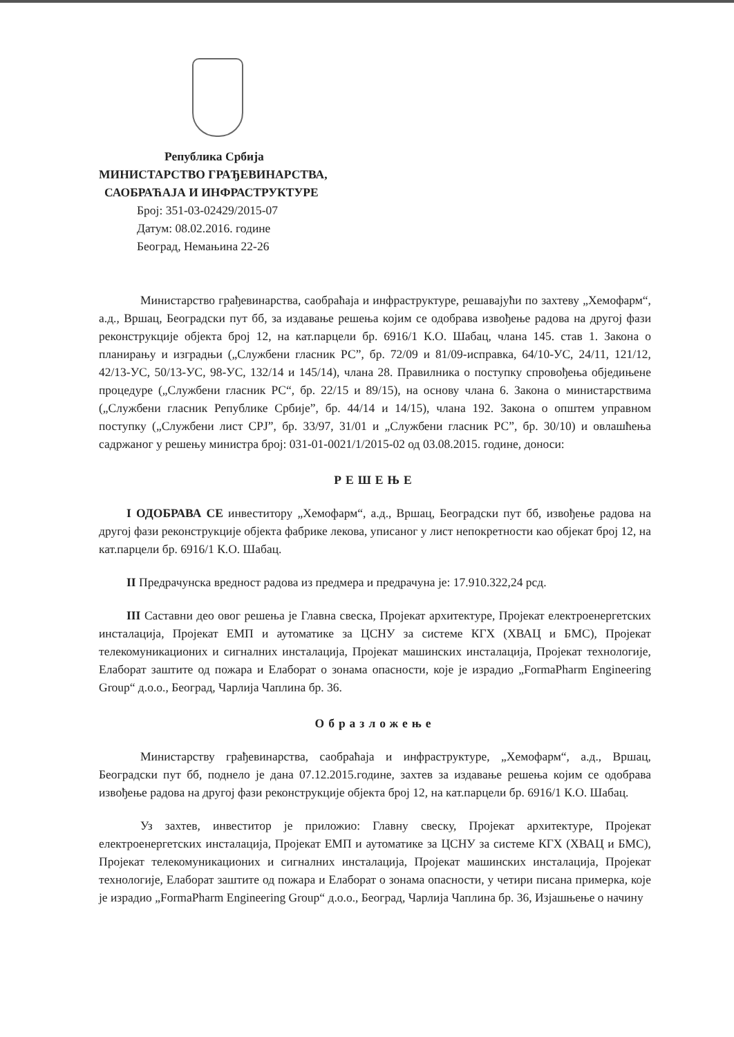Република Србија
МИНИСТАРСТВО ГРАЂЕВИНАРСТВА,
САОБРАЋАЈА И ИНФРАСТРУКТУРЕ
Број: 351-03-02429/2015-07
Датум: 08.02.2016. године
Београд, Немањина 22-26
Министарство грађевинарства, саобраћаја и инфраструктуре, решавајући по захтеву „Хемофарм“, а.д., Вршац, Београдски пут бб, за издавање решења којим се одобрава извођење радова на другој фази реконструкције објекта број 12, на кат.парцели бр. 6916/1 К.О. Шабац, члана 145. став 1. Закона о планирању и изградњи („Службени гласник РС”, бр. 72/09 и 81/09-исправка, 64/10-УС, 24/11, 121/12, 42/13-УС, 50/13-УС, 98-УС, 132/14 и 145/14), члана 28. Правилника о поступку спровођења обједињене процедуре („Службени гласник РС“, бр. 22/15 и 89/15), на основу члана 6. Закона о министарствима („Службени гласник Републике Србије”, бр. 44/14 и 14/15), члана 192. Закона о општем управном поступку („Службени лист СРЈ”, бр. 33/97, 31/01 и „Службени гласник РС”, бр. 30/10) и овлашћења садржаног у решењу министра број: 031-01-0021/1/2015-02 од 03.08.2015. године, доноси:
РЕШЕЊЕ
I ОДОБРАВА СЕ инвеститору „Хемофарм“, а.д., Вршац, Београдски пут бб, извођење радова на другој фази реконструкције објекта фабрике лекова, уписаног у лист непокретности као објекат број 12, на кат.парцели бр. 6916/1 К.О. Шабац.
II Предрачунска вредност радова из предмера и предрачуна је: 17.910.322,24 рсд.
III Саставни део овог решења је Главна свеска, Пројекат архитектуре, Пројекат електроенергетских инсталација, Пројекат ЕМП и аутоматике за ЦСНУ за системе КГХ (ХВАЦ и БМС), Пројекат телекомуникационих и сигналних инсталација, Пројекат машинских инсталација, Пројекат технологије, Елаборат заштите од пожара и Елаборат о зонама опасности, које је израдио „FormaPharm Engineering Group“ д.о.о., Београд, Чарлија Чаплина бр. 36.
Образложење
Министарству грађевинарства, саобраћаја и инфраструктуре, „Хемофарм“, а.д., Вршац, Београдски пут бб, поднело је дана 07.12.2015.године, захтев за издавање решења којим се одобрава извођење радова на другој фази реконструкције објекта број 12, на кат.парцели бр. 6916/1 К.О. Шабац.
Уз захтев, инвеститор је приложио: Главну свеску, Пројекат архитектуре, Пројекат електроенергетских инсталација, Пројекат ЕМП и аутоматике за ЦСНУ за системе КГХ (ХВАЦ и БМС), Пројекат телекомуникационих и сигналних инсталација, Пројекат машинских инсталација, Пројекат технологије, Елаборат заштите од пожара и Елаборат о зонама опасности, у четири писана примерка, које је израдио „FormaPharm Engineering Group“ д.о.о., Београд, Чарлија Чаплина бр. 36, Изјашњење о начину